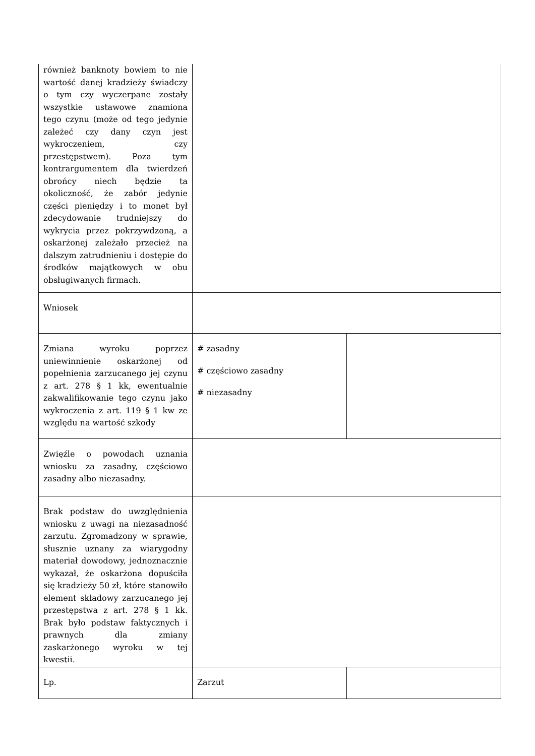| również banknoty bowiem to nie wartość danej kradzieży świadczy o tym czy wyczerpane zostały wszystkie ustawowe znamiona tego czynu (może od tego jedynie zależeć czy dany czyn jest wykroczeniem, czy przestępstwem). Poza tym kontrargumentem dla twierdzeń obrońcy niech będzie ta okoliczność, że zabór jedynie części pieniędzy i to monet był zdecydowanie trudniejszy do wykrycia przez pokrzywdzoną, a oskarżonej zależało przecież na dalszym zatrudnieniu i dostępie do środków majątkowych w obu obsługiwanych firmach. | | |
| Wniosek | | |
| Zmiana wyroku poprzez uniewinnienie oskarżonej od popełnienia zarzucanego jej czynu z art. 278 § 1 kk, ewentualnie zakwalifikowanie tego czynu jako wykroczenia z art. 119 § 1 kw ze względu na wartość szkody | # zasadny # częściowo zasadny # niezasadny | |
| Zwięźle o powodach uznania wniosku za zasadny, częściowo zasadny albo niezasadny. | | |
| Brak podstaw do uwzględnienia wniosku z uwagi na niezasadność zarzutu. Zgromadzony w sprawie, słusznie uznany za wiarygodny materiał dowodowy, jednoznacznie wykazał, że oskarżona dopuściła się kradzieży 50 zł, które stanowiło element składowy zarzucanego jej przestępstwa z art. 278 § 1 kk. Brak było podstaw faktycznych i prawnych dla zmiany zaskarżonego wyroku w tej kwestii. | | |
| Lp. | Zarzut | |